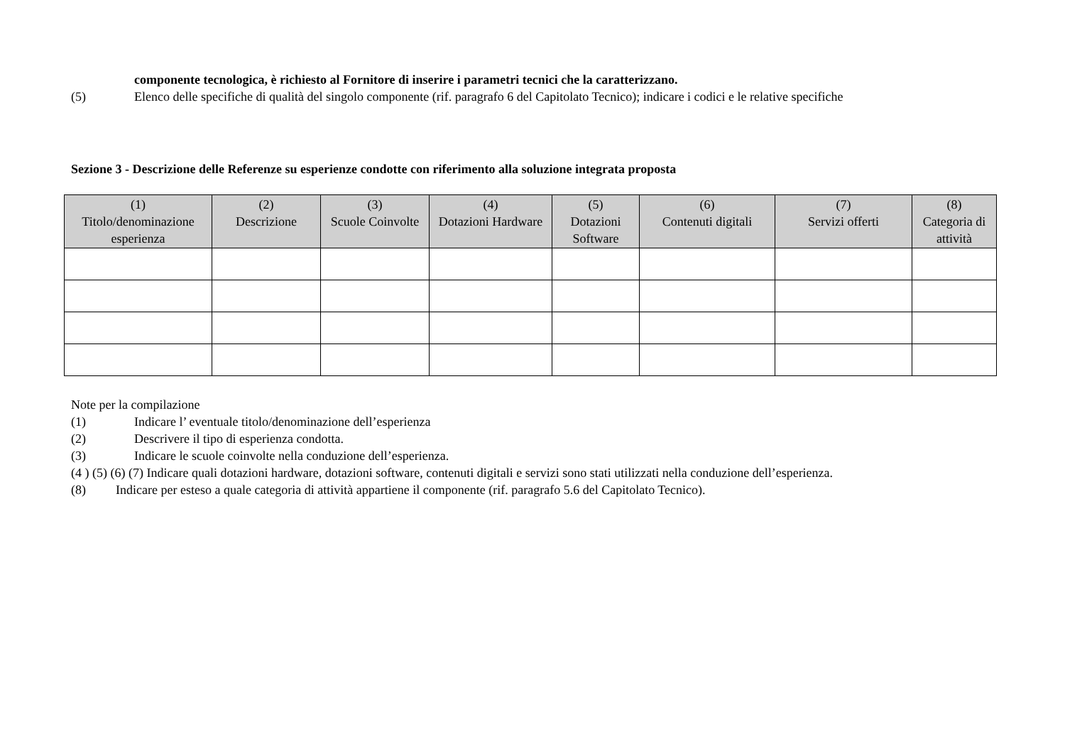componente tecnologica, è richiesto al Fornitore di inserire i parametri tecnici che la caratterizzano.
(5) Elenco delle specifiche di qualità del singolo componente (rif. paragrafo 6 del Capitolato Tecnico); indicare i codici e le relative specifiche
Sezione 3 - Descrizione delle Referenze su esperienze condotte con riferimento alla soluzione integrata proposta
| (1) Titolo/denominazione esperienza | (2) Descrizione | (3) Scuole Coinvolte | (4) Dotazioni Hardware | (5) Dotazioni Software | (6) Contenuti digitali | (7) Servizi offerti | (8) Categoria di attività |
| --- | --- | --- | --- | --- | --- | --- | --- |
Note per la compilazione
(1) Indicare l’ eventuale titolo/denominazione dell’esperienza
(2) Descrivere il tipo di esperienza condotta.
(3) Indicare le scuole coinvolte nella conduzione dell’esperienza.
(4 ) (5) (6) (7) Indicare quali dotazioni hardware, dotazioni software, contenuti digitali e servizi sono stati utilizzati nella conduzione dell’esperienza.
(8) Indicare per esteso a quale categoria di attività appartiene il componente (rif. paragrafo 5.6 del Capitolato Tecnico).